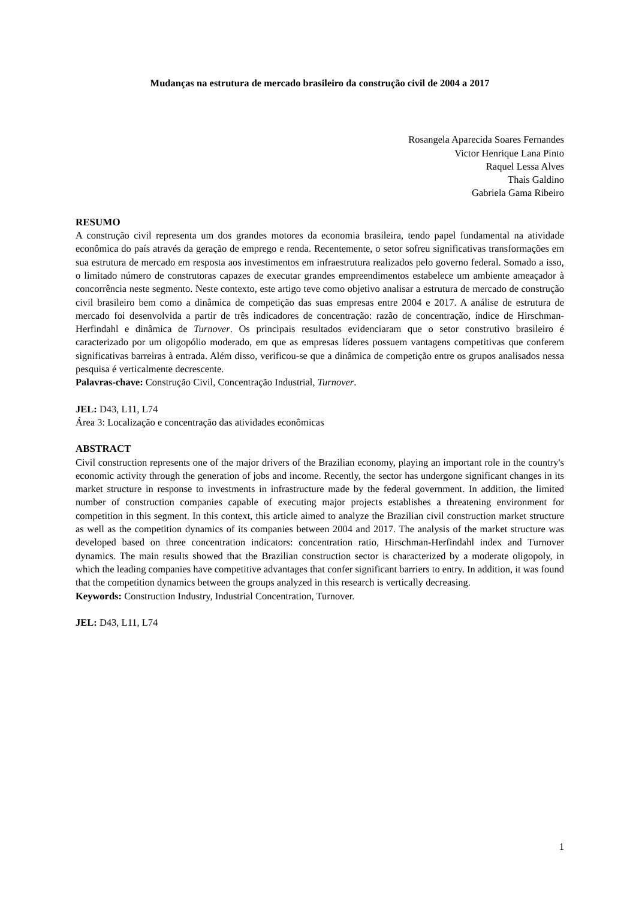Mudanças na estrutura de mercado brasileiro da construção civil de 2004 a 2017
Rosangela Aparecida Soares Fernandes
Victor Henrique Lana Pinto
Raquel Lessa Alves
Thais Galdino
Gabriela Gama Ribeiro
RESUMO
A construção civil representa um dos grandes motores da economia brasileira, tendo papel fundamental na atividade econômica do país através da geração de emprego e renda. Recentemente, o setor sofreu significativas transformações em sua estrutura de mercado em resposta aos investimentos em infraestrutura realizados pelo governo federal. Somado a isso, o limitado número de construtoras capazes de executar grandes empreendimentos estabelece um ambiente ameaçador à concorrência neste segmento. Neste contexto, este artigo teve como objetivo analisar a estrutura de mercado de construção civil brasileiro bem como a dinâmica de competição das suas empresas entre 2004 e 2017. A análise de estrutura de mercado foi desenvolvida a partir de três indicadores de concentração: razão de concentração, índice de Hirschman-Herfindahl e dinâmica de Turnover. Os principais resultados evidenciaram que o setor construtivo brasileiro é caracterizado por um oligopólio moderado, em que as empresas líderes possuem vantagens competitivas que conferem significativas barreiras à entrada. Além disso, verificou-se que a dinâmica de competição entre os grupos analisados nessa pesquisa é verticalmente decrescente.
Palavras-chave: Construção Civil, Concentração Industrial, Turnover.
JEL: D43, L11, L74
Área 3: Localização e concentração das atividades econômicas
ABSTRACT
Civil construction represents one of the major drivers of the Brazilian economy, playing an important role in the country's economic activity through the generation of jobs and income. Recently, the sector has undergone significant changes in its market structure in response to investments in infrastructure made by the federal government. In addition, the limited number of construction companies capable of executing major projects establishes a threatening environment for competition in this segment. In this context, this article aimed to analyze the Brazilian civil construction market structure as well as the competition dynamics of its companies between 2004 and 2017. The analysis of the market structure was developed based on three concentration indicators: concentration ratio, Hirschman-Herfindahl index and Turnover dynamics. The main results showed that the Brazilian construction sector is characterized by a moderate oligopoly, in which the leading companies have competitive advantages that confer significant barriers to entry. In addition, it was found that the competition dynamics between the groups analyzed in this research is vertically decreasing.
Keywords: Construction Industry, Industrial Concentration, Turnover.
JEL: D43, L11, L74
1